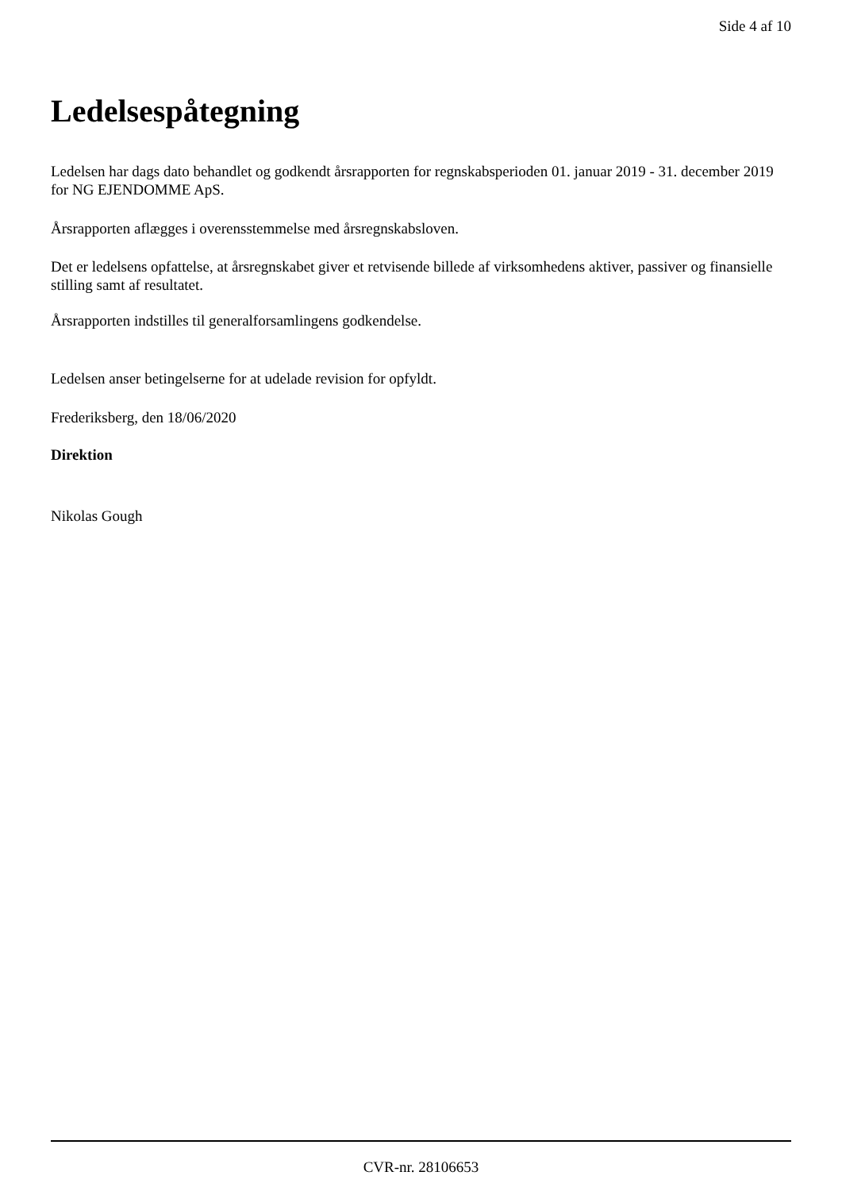Side 4 af 10
Ledelsespåtegning
Ledelsen har dags dato behandlet og godkendt årsrapporten for regnskabsperioden 01. januar 2019 - 31. december 2019 for NG EJENDOMME ApS.
Årsrapporten aflægges i overensstemmelse med årsregnskabsloven.
Det er ledelsens opfattelse, at årsregnskabet giver et retvisende billede af virksomhedens aktiver, passiver og finansielle stilling samt af resultatet.
Årsrapporten indstilles til generalforsamlingens godkendelse.
Ledelsen anser betingelserne for at udelade revision for opfyldt.
Frederiksberg, den 18/06/2020
Direktion
Nikolas Gough
CVR-nr. 28106653